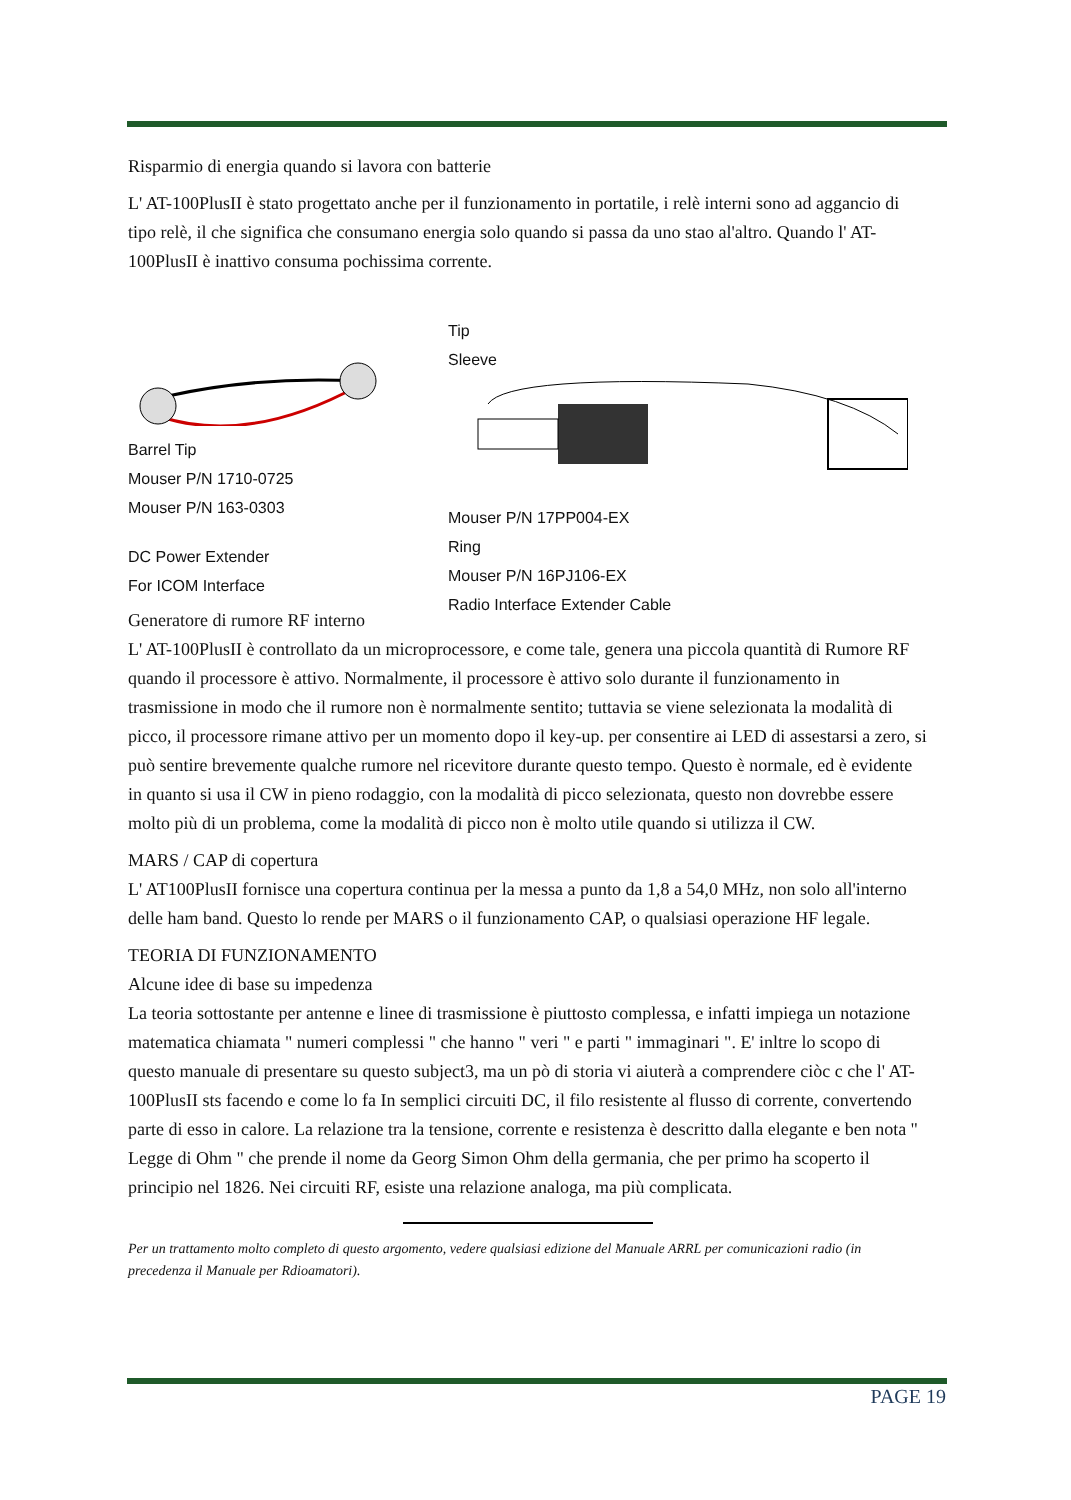Risparmio di energia quando si lavora con batterie
L' AT-100PlusII è stato progettato anche per il funzionamento in portatile, i relè interni sono ad aggancio di tipo relè, il che significa che consumano energia solo quando si passa da uno stao al'altro. Quando l' AT-100PlusII è inattivo consuma pochissima corrente.
Barrel Tip
Mouser P/N 1710-0725
Mouser P/N 163-0303
DC Power Extender
For ICOM Interface
Tip
Sleeve
Mouser P/N 17PP004-EX
Ring
Mouser P/N 16PJ106-EX
Radio Interface Extender Cable
Generatore di rumore RF interno
L' AT-100PlusII è controllato da un microprocessore, e come tale, genera una piccola quantità di Rumore RF quando il processore è attivo. Normalmente, il processore è attivo solo durante il funzionamento in trasmissione in modo che il rumore non è normalmente sentito; tuttavia se viene selezionata la modalità di picco, il processore rimane attivo per un momento dopo il key-up. per consentire ai LED di assestarsi a zero, si può sentire brevemente qualche rumore nel ricevitore durante questo tempo. Questo è normale, ed è evidente in quanto si usa il CW in pieno rodaggio, con la modalità di picco selezionata, questo non dovrebbe essere molto più di un problema, come la modalità di picco non è molto utile quando si utilizza il CW.
MARS / CAP di copertura
L' AT100PlusII fornisce una copertura continua per la messa a punto da 1,8 a 54,0 MHz, non solo all'interno delle ham band. Questo lo rende per MARS o il funzionamento CAP, o qualsiasi operazione HF legale.
TEORIA DI FUNZIONAMENTO
Alcune idee di base su impedenza
La teoria sottostante per antenne e linee di trasmissione è piuttosto complessa, e infatti impiega un notazione matematica chiamata " numeri complessi " che hanno " veri " e parti " immaginari ". E' inltre lo scopo di questo manuale di presentare su questo subject3, ma un pò di storia vi aiuterà a comprendere ciòc c che l' AT-100PlusII sts facendo e come lo fa In semplici circuiti DC, il filo resistente al flusso di corrente, convertendo parte di esso in calore. La relazione tra la tensione, corrente e resistenza è descritto dalla elegante e ben nota " Legge di Ohm " che prende il nome da Georg Simon Ohm della germania, che per primo ha scoperto il principio nel 1826. Nei circuiti RF, esiste una relazione analoga, ma più complicata.
Per un trattamento molto completo di questo argomento, vedere qualsiasi edizione del Manuale ARRL per comunicazioni radio (in precedenza il Manuale per Rdioamatori).
PAGE 19